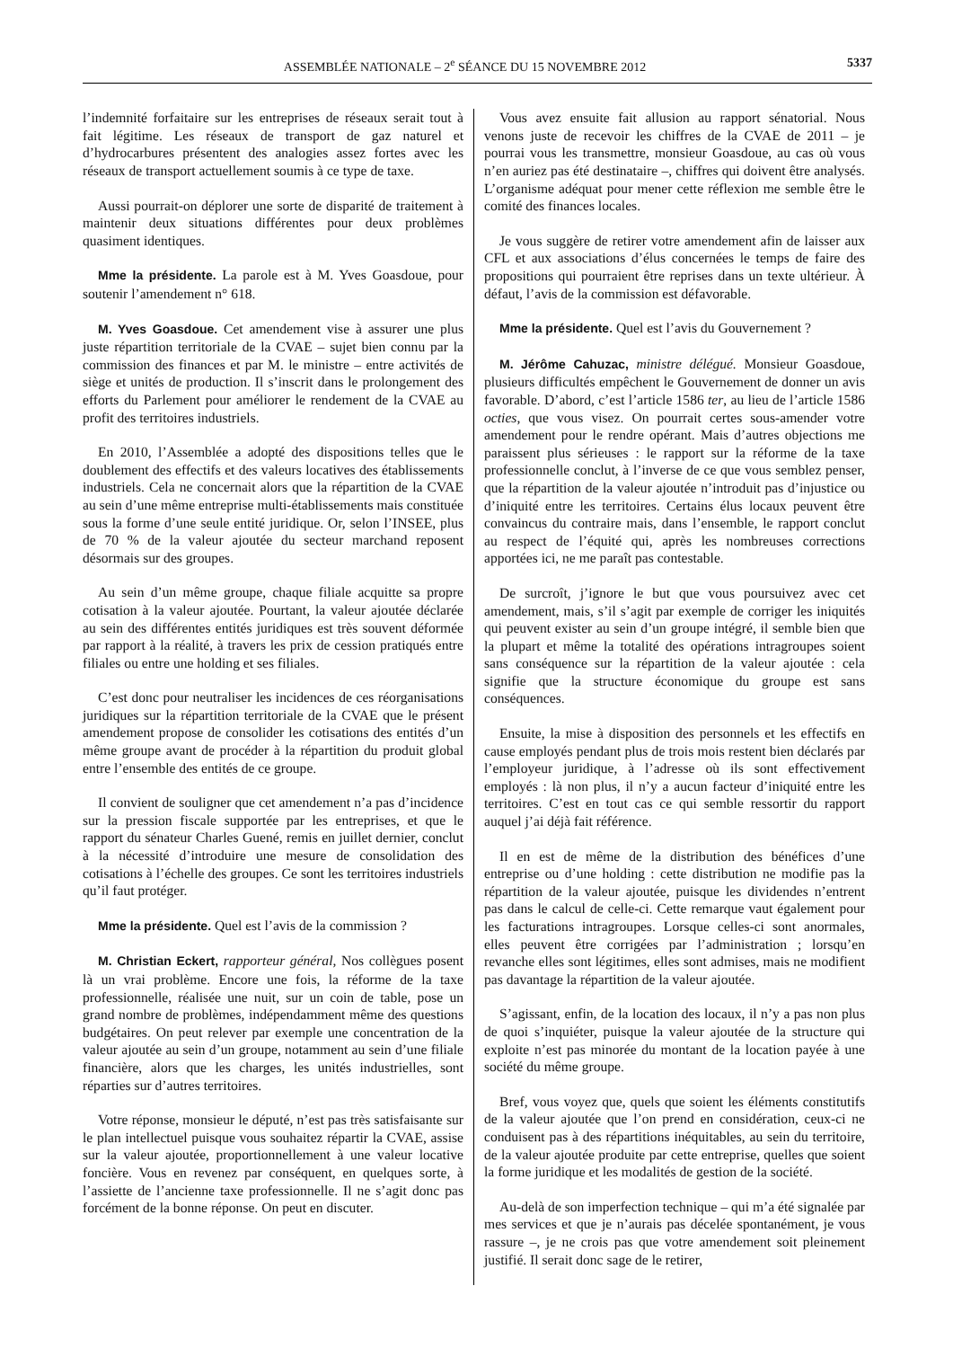ASSEMBLÉE NATIONALE – 2<sup>e</sup> SÉANCE DU 15 NOVEMBRE 2012 5337
l’indemnité forfaitaire sur les entreprises de réseaux serait tout à fait légitime. Les réseaux de transport de gaz naturel et d’hydrocarbures présentent des analogies assez fortes avec les réseaux de transport actuellement soumis à ce type de taxe.
Aussi pourrait-on déplorer une sorte de disparité de traitement à maintenir deux situations différentes pour deux problèmes quasiment identiques.
Mme la présidente. La parole est à M. Yves Goasdoue, pour soutenir l’amendement n° 618.
M. Yves Goasdoue. Cet amendement vise à assurer une plus juste répartition territoriale de la CVAE – sujet bien connu par la commission des finances et par M. le ministre – entre activités de siège et unités de production. Il s’inscrit dans le prolongement des efforts du Parlement pour améliorer le rendement de la CVAE au profit des territoires industriels.
En 2010, l’Assemblée a adopté des dispositions telles que le doublement des effectifs et des valeurs locatives des établissements industriels. Cela ne concernait alors que la répartition de la CVAE au sein d’une même entreprise multi-établissements mais constituée sous la forme d’une seule entité juridique. Or, selon l’INSEE, plus de 70 % de la valeur ajoutée du secteur marchand reposent désormais sur des groupes.
Au sein d’un même groupe, chaque filiale acquitte sa propre cotisation à la valeur ajoutée. Pourtant, la valeur ajoutée déclarée au sein des différentes entités juridiques est très souvent déformée par rapport à la réalité, à travers les prix de cession pratiqués entre filiales ou entre une holding et ses filiales.
C’est donc pour neutraliser les incidences de ces réorganisations juridiques sur la répartition territoriale de la CVAE que le présent amendement propose de consolider les cotisations des entités d’un même groupe avant de procéder à la répartition du produit global entre l’ensemble des entités de ce groupe.
Il convient de souligner que cet amendement n’a pas d’incidence sur la pression fiscale supportée par les entreprises, et que le rapport du sénateur Charles Guené, remis en juillet dernier, conclut à la nécessité d’introduire une mesure de consolidation des cotisations à l’échelle des groupes. Ce sont les territoires industriels qu’il faut protéger.
Mme la présidente. Quel est l’avis de la commission ?
M. Christian Eckert, rapporteur général, Nos collègues posent là un vrai problème. Encore une fois, la réforme de la taxe professionnelle, réalisée une nuit, sur un coin de table, pose un grand nombre de problèmes, indépendamment même des questions budgétaires. On peut relever par exemple une concentration de la valeur ajoutée au sein d’un groupe, notamment au sein d’une filiale financière, alors que les charges, les unités industrielles, sont réparties sur d’autres territoires.
Votre réponse, monsieur le député, n’est pas très satisfaisante sur le plan intellectuel puisque vous souhaitez répartir la CVAE, assise sur la valeur ajoutée, proportionnellement à une valeur locative foncière. Vous en revenez par conséquent, en quelques sorte, à l’assiette de l’ancienne taxe professionnelle. Il ne s’agit donc pas forcément de la bonne réponse. On peut en discuter.
Vous avez ensuite fait allusion au rapport sénatorial. Nous venons juste de recevoir les chiffres de la CVAE de 2011 – je pourrai vous les transmettre, monsieur Goasdoue, au cas où vous n’en auriez pas été destinataire –, chiffres qui doivent être analysés. L’organisme adéquat pour mener cette réflexion me semble être le comité des finances locales.
Je vous suggère de retirer votre amendement afin de laisser aux CFL et aux associations d’élus concernées le temps de faire des propositions qui pourraient être reprises dans un texte ultérieur. À défaut, l’avis de la commission est défavorable.
Mme la présidente. Quel est l’avis du Gouvernement ?
M. Jérôme Cahuzac, ministre délégué. Monsieur Goasdoue, plusieurs difficultés empêchent le Gouvernement de donner un avis favorable. D’abord, c’est l’article 1586 ter, au lieu de l’article 1586 octies, que vous visez. On pourrait certes sous-amender votre amendement pour le rendre opérant. Mais d’autres objections me paraissent plus sérieuses : le rapport sur la réforme de la taxe professionnelle conclut, à l’inverse de ce que vous semblez penser, que la répartition de la valeur ajoutée n’introduit pas d’injustice ou d’iniquité entre les territoires. Certains élus locaux peuvent être convaincus du contraire mais, dans l’ensemble, le rapport conclut au respect de l’équité qui, après les nombreuses corrections apportées ici, ne me paraît pas contestable.
De surcroît, j’ignore le but que vous poursuivez avec cet amendement, mais, s’il s’agit par exemple de corriger les iniquités qui peuvent exister au sein d’un groupe intégré, il semble bien que la plupart et même la totalité des opérations intragroupes soient sans conséquence sur la répartition de la valeur ajoutée : cela signifie que la structure économique du groupe est sans conséquences.
Ensuite, la mise à disposition des personnels et les effectifs en cause employés pendant plus de trois mois restent bien déclarés par l’employeur juridique, à l’adresse où ils sont effectivement employés : là non plus, il n’y a aucun facteur d’iniquité entre les territoires. C’est en tout cas ce qui semble ressortir du rapport auquel j’ai déjà fait référence.
Il en est de même de la distribution des bénéfices d’une entreprise ou d’une holding : cette distribution ne modifie pas la répartition de la valeur ajoutée, puisque les dividendes n’entrent pas dans le calcul de celle-ci. Cette remarque vaut également pour les facturations intragroupes. Lorsque celles-ci sont anormales, elles peuvent être corrigées par l’administration ; lorsqu’en revanche elles sont légitimes, elles sont admises, mais ne modifient pas davantage la répartition de la valeur ajoutée.
S’agissant, enfin, de la location des locaux, il n’y a pas non plus de quoi s’inquiéter, puisque la valeur ajoutée de la structure qui exploite n’est pas minorée du montant de la location payée à une société du même groupe.
Bref, vous voyez que, quels que soient les éléments constitutifs de la valeur ajoutée que l’on prend en considération, ceux-ci ne conduisent pas à des répartitions inéquitables, au sein du territoire, de la valeur ajoutée produite par cette entreprise, quelles que soient la forme juridique et les modalités de gestion de la société.
Au-delà de son imperfection technique – qui m’a été signalée par mes services et que je n’aurais pas décelée spontanément, je vous rassure –, je ne crois pas que votre amendement soit pleinement justifié. Il serait donc sage de le retirer,